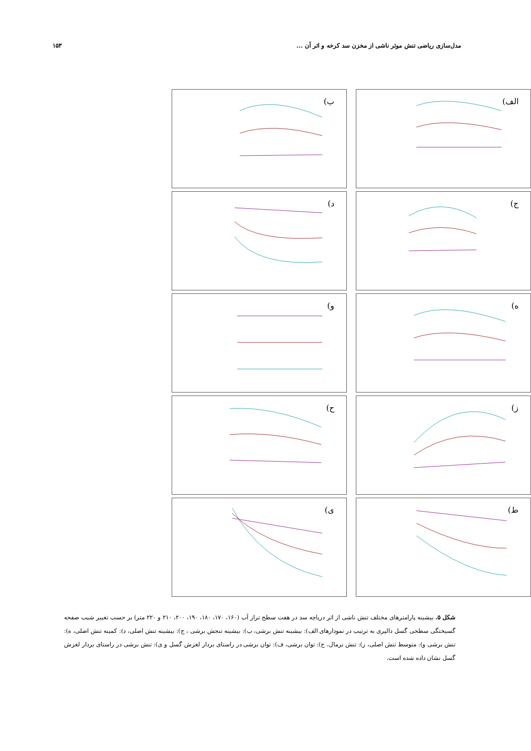مدل‌سازی ریاضی تنش موثر ناشی از مخزن سد کرخه و اثر آن ...
۱۵۳
الف)
ب)
ج)
د)
ه)
و)
ز)
ح)
ط)
ی)
شکل ۵. بیشینه پارامترهای مختلف تنش ناشی از اثر دریاچه سد در هفت سطح تراز آب (۱۶۰، ۱۷۰، ۱۸۰، ۱۹۰، ۲۰۰، ۲۱۰ و ۲۲۰ متر) بر حسب تغییر شیب صفحه گسیختگی سطحی گسل دالپری به ترتیب در نمودارهای الف): بیشینه تنش برشی، ب): بیشینه تنجش برشی ، ج): بیشینه تنش اصلی، د): کمینه تنش اصلی، ه): تنش برشی و): متوسط تنش اصلی، ز): تنش نرمال، ح): توان برشی، ف): توان برشی در راستای بردار لغزش گسل و ی): تنش برشی در راستای بردار لغزش گسل نشان داده شده است.